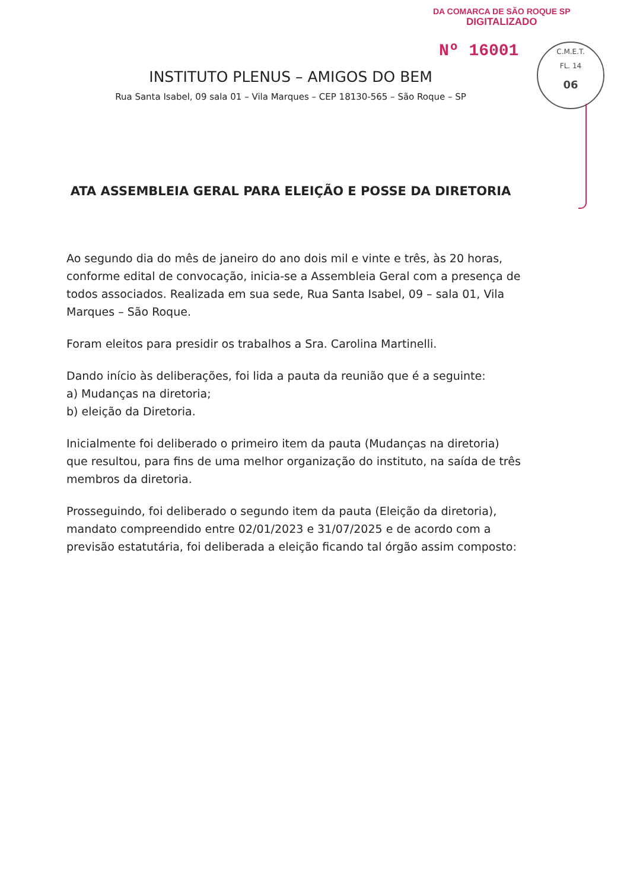DA COMARCA DE SÃO ROQUE SP
DIGITALIZADO
Nº 16001
C.M.E.T.
FL. 14
06
INSTITUTO PLENUS – AMIGOS DO BEM
Rua Santa Isabel, 09 sala 01 – Vila Marques – CEP 18130-565 – São Roque – SP
ATA ASSEMBLEIA GERAL PARA ELEIÇÃO E POSSE DA DIRETORIA
Ao segundo dia do mês de janeiro do ano dois mil e vinte e três, às 20 horas, conforme edital de convocação, inicia-se a Assembleia Geral com a presença de todos associados. Realizada em sua sede, Rua Santa Isabel, 09 – sala 01, Vila Marques – São Roque.
Foram eleitos para presidir os trabalhos a Sra. Carolina Martinelli.
Dando início às deliberações, foi lida a pauta da reunião que é a seguinte:
a) Mudanças na diretoria;
b) eleição da Diretoria.
Inicialmente foi deliberado o primeiro item da pauta (Mudanças na diretoria) que resultou, para fins de uma melhor organização do instituto, na saída de três membros da diretoria.
Prosseguindo, foi deliberado o segundo item da pauta (Eleição da diretoria), mandato compreendido entre 02/01/2023 e 31/07/2025 e de acordo com a previsão estatutária, foi deliberada a eleição ficando tal órgão assim composto: